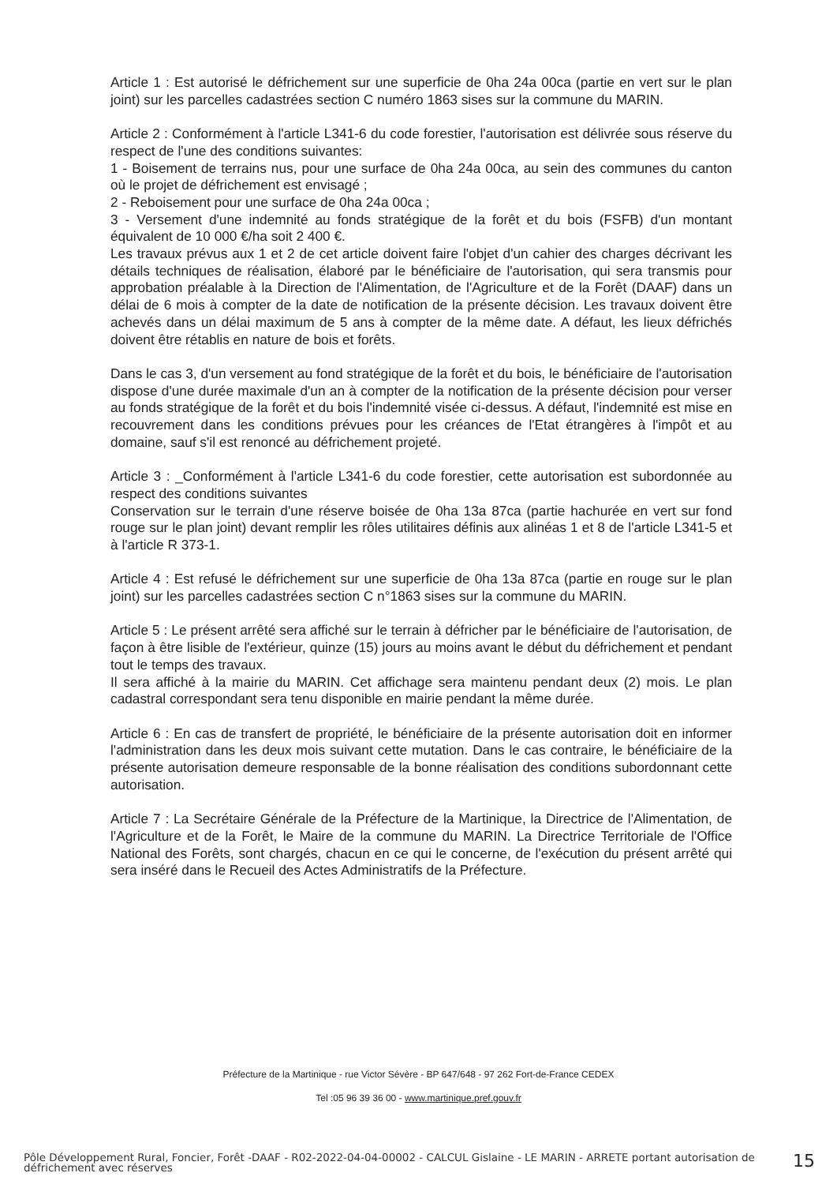Article 1 : Est autorisé le défrichement sur une superficie de 0ha 24a 00ca (partie en vert sur le plan joint) sur les parcelles cadastrées section C numéro 1863 sises sur la commune du MARIN.
Article 2 : Conformément à l'article L341-6 du code forestier, l'autorisation est délivrée sous réserve du respect de l'une des conditions suivantes:
1 - Boisement de terrains nus, pour une surface de 0ha 24a 00ca, au sein des communes du canton où le projet de défrichement est envisagé ;
2 - Reboisement pour une surface de 0ha 24a 00ca ;
3 - Versement d'une indemnité au fonds stratégique de la forêt et du bois (FSFB) d'un montant équivalent de 10 000 €/ha soit 2 400 €.
Les travaux prévus aux 1 et 2 de cet article doivent faire l'objet d'un cahier des charges décrivant les détails techniques de réalisation, élaboré par le bénéficiaire de l'autorisation, qui sera transmis pour approbation préalable à la Direction de l'Alimentation, de l'Agriculture et de la Forêt (DAAF) dans un délai de 6 mois à compter de la date de notification de la présente décision. Les travaux doivent être achevés dans un délai maximum de 5 ans à compter de la même date. A défaut, les lieux défrichés doivent être rétablis en nature de bois et forêts.
Dans le cas 3, d'un versement au fond stratégique de la forêt et du bois, le bénéficiaire de l'autorisation dispose d'une durée maximale d'un an à compter de la notification de la présente décision pour verser au fonds stratégique de la forêt et du bois l'indemnité visée ci-dessus. A défaut, l'indemnité est mise en recouvrement dans les conditions prévues pour les créances de l'Etat étrangères à l'impôt et au domaine, sauf s'il est renoncé au défrichement projeté.
Article 3 : _Conformément à l'article L341-6 du code forestier, cette autorisation est subordonnée au respect des conditions suivantes
Conservation sur le terrain d'une réserve boisée de 0ha 13a 87ca (partie hachurée en vert sur fond rouge sur le plan joint) devant remplir les rôles utilitaires définis aux alinéas 1 et 8 de l'article L341-5 et à l'article R 373-1.
Article 4 : Est refusé le défrichement sur une superficie de 0ha 13a 87ca (partie en rouge sur le plan joint) sur les parcelles cadastrées section C n°1863 sises sur la commune du MARIN.
Article 5 : Le présent arrêté sera affiché sur le terrain à défricher par le bénéficiaire de l'autorisation, de façon à être lisible de l'extérieur, quinze (15) jours au moins avant le début du défrichement et pendant tout le temps des travaux.
Il sera affiché à la mairie du MARIN. Cet affichage sera maintenu pendant deux (2) mois. Le plan cadastral correspondant sera tenu disponible en mairie pendant la même durée.
Article 6 : En cas de transfert de propriété, le bénéficiaire de la présente autorisation doit en informer l'administration dans les deux mois suivant cette mutation. Dans le cas contraire, le bénéficiaire de la présente autorisation demeure responsable de la bonne réalisation des conditions subordonnant cette autorisation.
Article 7 : La Secrétaire Générale de la Préfecture de la Martinique, la Directrice de l'Alimentation, de l'Agriculture et de la Forêt, le Maire de la commune du MARIN. La Directrice Territoriale de l'Office National des Forêts, sont chargés, chacun en ce qui le concerne, de l'exécution du présent arrêté qui sera inséré dans le Recueil des Actes Administratifs de la Préfecture.
Préfecture de la Martinique - rue Victor Sévère - BP 647/648 - 97 262 Fort-de-France CEDEX
Tel :05 96 39 36 00 - www.martinique.pref.gouv.fr
Pôle Développement Rural, Foncier, Forêt -DAAF - R02-2022-04-04-00002 - CALCUL Gislaine - LE MARIN - ARRETE portant autorisation de défrichement avec réserves
15